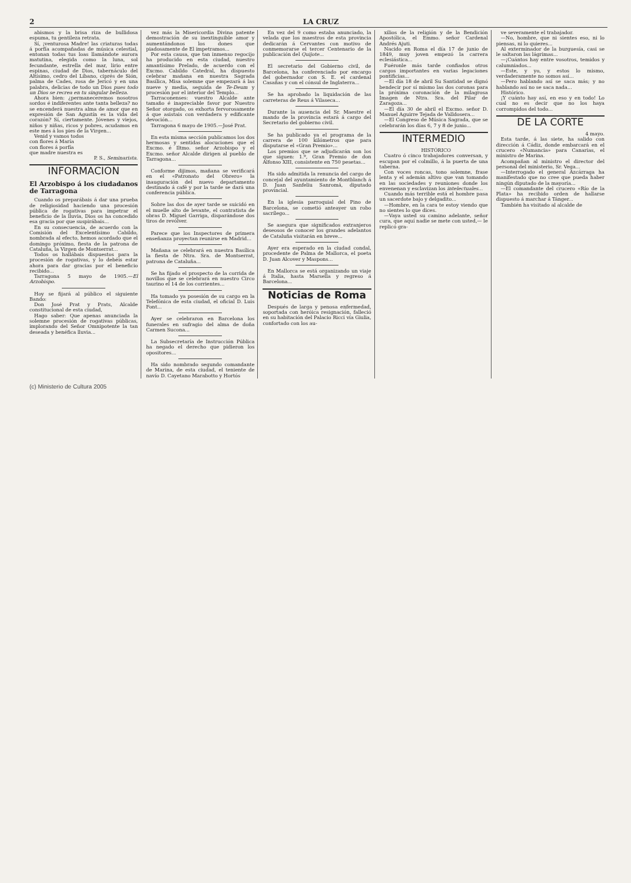2 LA CRUZ
abismos y la brisa riza de bullidosa espuma, tu gentileza retrata.
Sí, ¡venturosa Madre! las criaturas todas á porfía acompañadas de música celestial, entonan todas tus loas llamándote aurora matutina, elegida como la luna, sol fecundante, estrella del mar, lirio entre espinas, ciudad de Dios, tabernáculo del Altísimo, cedro del Líbano, ciprés de Sión, palma de Cades, rosa de Jericó y en una palabra, delicias de todo un Dios pues todo un Dios se recrea en tu singular belleza.
Ahora bien: ¿permaneceremos nosotros sordos é indiferentes ante tanta belleza? no se encenderá nuestra alma de amor que en expresión de San Agustín es la vida del corazón? Sí, ciertamente. Jóvenes y viejos, niños y niñas, ricos y pobres, acudamos en este mes á los pies de la Virgen...
Venid y vamos todos
con flores á María
con flores á porfía
que madre nuestra es
P. S., Seminarista.
INFORMACION
El Arzobispo á los ciudadanos de Tarragona
Cuando os preparábais á dar una prueba de religiosidad haciendo una procesión pública de rogativas para impetrar el beneficio de la lluvia, Dios os ha concedido esa gracia por que suspirábais...
En su consecuencia, de acuerdo con la Comisión del Excelentísimo Cabildo, nombrada al efecto, hemos acordado que el domingo próximo, fiesta de la patrona de Cataluña, la Virgen de Montserrat...
Todos os hallábais dispuestos para la procesión de rogativas, y lo debéis estar ahora para dar gracias por el beneficio recibido...
Tarragona 5 mayo de 1905.—El Arzobispo.
Hoy se fijará al público el siguiente Bando:
Don José Prat y Prats, Alcalde constitucional de esta ciudad,
Hago saber: Que apenas anunciada la solemne procesión de rogativas públicas, implorando del Señor Omnipotente la tan deseada y benéfica lluvia...
vez más la Misericordia Divina patente demostración de su inextinguible amor y aumentándonos los dones que piadosamente de El impetramos...
Por esta causa, que tan inmenso regocijo ha producido en esta ciudad, nuestro amantísimo Prelado, de acuerdo con el Excmo. Cabildo Catedral, ha dispuesto celebrar mañana en nuestra Sagrada Basílica, Misa solemne que empezará á las nueve y media, seguida de Te-Deum y procesión por el interior del Templo...
Tarraconenses: vuestro Alcalde ante tamaño é inapreciable favor por Nuestro Señor otorgado, os exhorta fervorosamente á que asistais con verdadera y edificante devoción...
Tarragona 6 mayo de 1905.—José Prat.
En esta misma sección publicamos los dos hermosas y sentidas alocuciones que el Excmo. é Iltmo. señor Arzobispo y el Excmo. señor Alcalde dirigen al pueblo de Tarragona...
Conforme dijimos, mañana se verificará en el «Patronato del Obrero» la inauguración del nuevo departamento destinado á café y por la tarde se dará una conferencia pública.
Sobre las dos de ayer tarde se suicidó en el muelle alto de levante, el contratista de obras D. Miguel Garriga, disparándose dos tiros de revólver.
Parece que los Inspectores de primera enseñanza proyectan reunirse en Madrid...
Mañana se celebrará en nuestra Basílica la fiesta de Ntra. Sra. de Montserrat, patrona de Cataluña...
Se ha fijado el prospecto de la corrida de novillos que se celebrará en nuestro Circo taurino el 14 de los corrientes...
Ha tomado ya posesión de su cargo en la Telefónica de esta ciudad, el oficial D. Luis Font...
Ayer se celebraron en Barcelona los funerales en sufragio del alma de doña Carmen Sucona...
La Subsecretaría de Instrucción Pública ha negado el derecho que pidieron los opositores...
Ha sido nombrado segundo comandante de Marina, de esta ciudad, el teniente de navío D. Cayetano Marabotto y Hortós
En vez del 9 como estaba anunciado, la velada que los maestros de esta provincia dedicarán á Cervantes con motivo de conmemorarse el tercer Centenario de la publicación del Quijote...
El secretario del Gobierno civil, de Barcelona, ha conferenciado por encargo del gobernador con S. E. el cardenal Casañas y con el cónsul de Inglaterra...
Se ha aprobado la liquidación de las carreteras de Reus á Vilaseca...
Durante la ausencia del Sr. Maestre el mando de la provincia estará á cargo del Secretario del gobierno civil.
Se ha publicado ya el programa de la carrera de 100 kilómetros que para disputarse el «Gran Premio»...
Los premios que se adjudicarán son los que siguen: 1.º, Gran Premio de don Alfonso XIII, consistente en 750 pesetas...
Ha sido admitida la renuncia del cargo de concejal del ayuntamiento de Montblanch á D. Juan Sanfeliu Sanromá, diputado provincial.
En la iglesia parroquial del Pino de Barcelona, se cometió anteayer un robo sacrílego...
Se asegura que significados extranjeros deseosos de conocer los grandes adelantos de Cataluña visitarán en breve...
Ayer era esperado en la ciudad condal, procedente de Palma de Mallorca, el poeta D. Juan Alcover y Maspons...
En Mallorca se está organizando un viaje á Italia, hasta Marsella y regreso á Barcelona...
Noticias de Roma
Después de larga y penosa enfermedad, soportada con heróica resignación, falleció en su habitación del Palacio Ricci vía Giulia, confortado con los au-
xilios de la religión y de la Bendición Apostólica, el Emmo. señor Cardenal Andrés Ajuti.
Nacido en Roma el día 17 de junio de 1849, muy joven empezó la carrera eclesiástica...
Fuéronle más tarde confiados otros cargos importantes en varias legaciones pontificias...
—El día 18 de abril Su Santidad se dignó bendecir por sí mismo las dos coronas para la próxima coronación de la milagrosa Imagen de Ntra. Sra. del Pilar de Zaragoza...
—El día 30 de abril el Excmo. señor D. Manuel Aguirre Tejada de Valldosera...
—El Congreso de Música Sagrada, que se celebrarán los días 6, 7 y 8 de junio...
INTERMEDIO
HISTÓRICO
Cuatro ó cinco trabajadores conversan, y escupan por el colmillo, á la puerta de una taberna.
Con voces roncas, tono solemne, frase lenta y el ademán altivo que van tomando en las sociedades y reuniones donde los envenenan y esclavizan los intelectuales...
Cuando más terrible está el hombre pasa un sacerdote bajo y delgadito...
—Hombre, en la cara te estoy viendo que no sientes lo que dices.
—Vaya usted su camino adelante, señor cura, que aquí nadie se mete con usted,— le replicó gra-
ve severamente el trabajador.
—No, hombre, que ni sientes eso, ni lo piensas, ni lo quieres...
Al exterminador de la burguesía, casi se le saltaron las lágrimas...
—¡Cuántos hay entre vosotros, temidos y calumniados...
—Este, y yo, y estos lo mismo, verdaderamente no somos así...
—Pero hablando así se saca más; y no hablando así no se saca nada...
Histórico.
¡Y cuánto hay así, en eso y en todo! Lo cual no es decir que no los haya corrompidos del todo...
DE LA CORTE
4 mayo.
Esta tarde, á las siete, ha salido con dirección á Cádiz, donde embarcará en el crucero «Numancia» para Canarias, el ministro de Marina.
Acompañan al ministro el director del personal del ministerio, Sr. Vega...
—Interrogado el general Azcárraga ha manifestado que no cree que pueda haber ningún diputado de la mayoría...
—El comandante del crucero «Río de la Plata» ha recibido orden de hallarse dispuesto á marchar á Tánger...
También ha visitado al alcalde de
(c) Ministerio de Cultura 2005